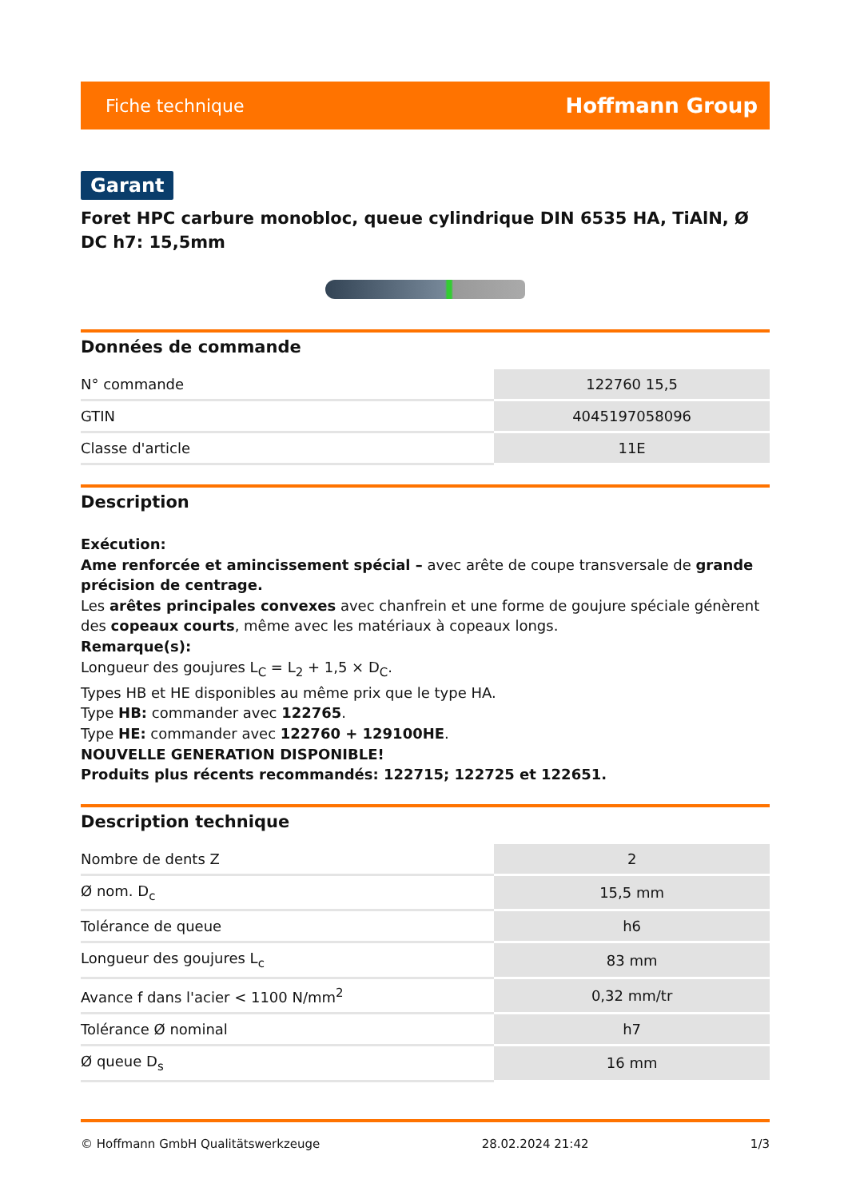Fiche technique Hoffmann Group
Garant
Foret HPC carbure monobloc, queue cylindrique DIN 6535 HA, TiAlN, Ø DC h7: 15,5mm
Données de commande
| N° commande | 122760 15,5 |
| GTIN | 4045197058096 |
| Classe d'article | 11E |
Description
Exécution:
Ame renforcée et amincissement spécial – avec arête de coupe transversale de grande précision de centrage.
Les arêtes principales convexes avec chanfrein et une forme de goujure spéciale génèrent des copeaux courts, même avec les matériaux à copeaux longs.
Remarque(s):
Longueur des goujures L<sub>C</sub> = L<sub>2</sub> + 1,5 × D<sub>C</sub>.
Types HB et HE disponibles au même prix que le type HA.
Type HB: commander avec 122765.
Type HE: commander avec 122760 + 129100HE.
NOUVELLE GENERATION DISPONIBLE!
Produits plus récents recommandés: 122715; 122725 et 122651.
Description technique
| Nombre de dents Z | 2 |
| Ø nom. D<sub>c</sub> | 15,5 mm |
| Tolérance de queue | h6 |
| Longueur des goujures L<sub>c</sub> | 83 mm |
| Avance f dans l'acier < 1100 N/mm<sup>2</sup> | 0,32 mm/tr |
| Tolérance Ø nominal | h7 |
| Ø queue D<sub>s</sub> | 16 mm |
© Hoffmann GmbH Qualitätswerkzeuge 28.02.2024 21:42 1/3